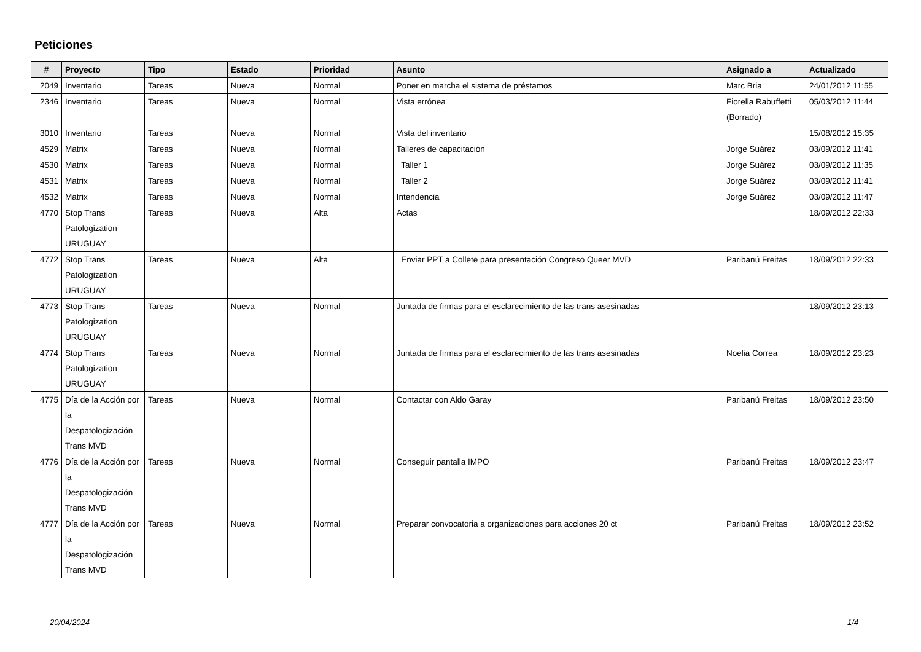Peticiones
| # | Proyecto | Tipo | Estado | Prioridad | Asunto | Asignado a | Actualizado |
| --- | --- | --- | --- | --- | --- | --- | --- |
| 2049 | Inventario | Tareas | Nueva | Normal | Poner en marcha el sistema de préstamos | Marc Bria | 24/01/2012 11:55 |
| 2346 | Inventario | Tareas | Nueva | Normal | Vista errónea | Fiorella Rabuffetti (Borrado) | 05/03/2012 11:44 |
| 3010 | Inventario | Tareas | Nueva | Normal | Vista del inventario | | 15/08/2012 15:35 |
| 4529 | Matrix | Tareas | Nueva | Normal | Talleres de capacitación | Jorge Suárez | 03/09/2012 11:41 |
| 4530 | Matrix | Tareas | Nueva | Normal | Taller 1 | Jorge Suárez | 03/09/2012 11:35 |
| 4531 | Matrix | Tareas | Nueva | Normal | Taller 2 | Jorge Suárez | 03/09/2012 11:41 |
| 4532 | Matrix | Tareas | Nueva | Normal | Intendencia | Jorge Suárez | 03/09/2012 11:47 |
| 4770 | Stop Trans Patologization URUGUAY | Tareas | Nueva | Alta | Actas | | 18/09/2012 22:33 |
| 4772 | Stop Trans Patologization URUGUAY | Tareas | Nueva | Alta | Enviar PPT a Collete para presentación Congreso Queer MVD | Paribanú Freitas | 18/09/2012 22:33 |
| 4773 | Stop Trans Patologization URUGUAY | Tareas | Nueva | Normal | Juntada de firmas para el esclarecimiento de las trans asesinadas | | 18/09/2012 23:13 |
| 4774 | Stop Trans Patologization URUGUAY | Tareas | Nueva | Normal | Juntada de firmas para el esclarecimiento de las trans asesinadas | Noelia Correa | 18/09/2012 23:23 |
| 4775 | Día de la Acción por la Despatologización Trans MVD | Tareas | Nueva | Normal | Contactar con Aldo Garay | Paribanú Freitas | 18/09/2012 23:50 |
| 4776 | Día de la Acción por la Despatologización Trans MVD | Tareas | Nueva | Normal | Conseguir pantalla IMPO | Paribanú Freitas | 18/09/2012 23:47 |
| 4777 | Día de la Acción por la Despatologización Trans MVD | Tareas | Nueva | Normal | Preparar convocatoria a organizaciones para acciones 20 ct | Paribanú Freitas | 18/09/2012 23:52 |
20/04/2024 1/4